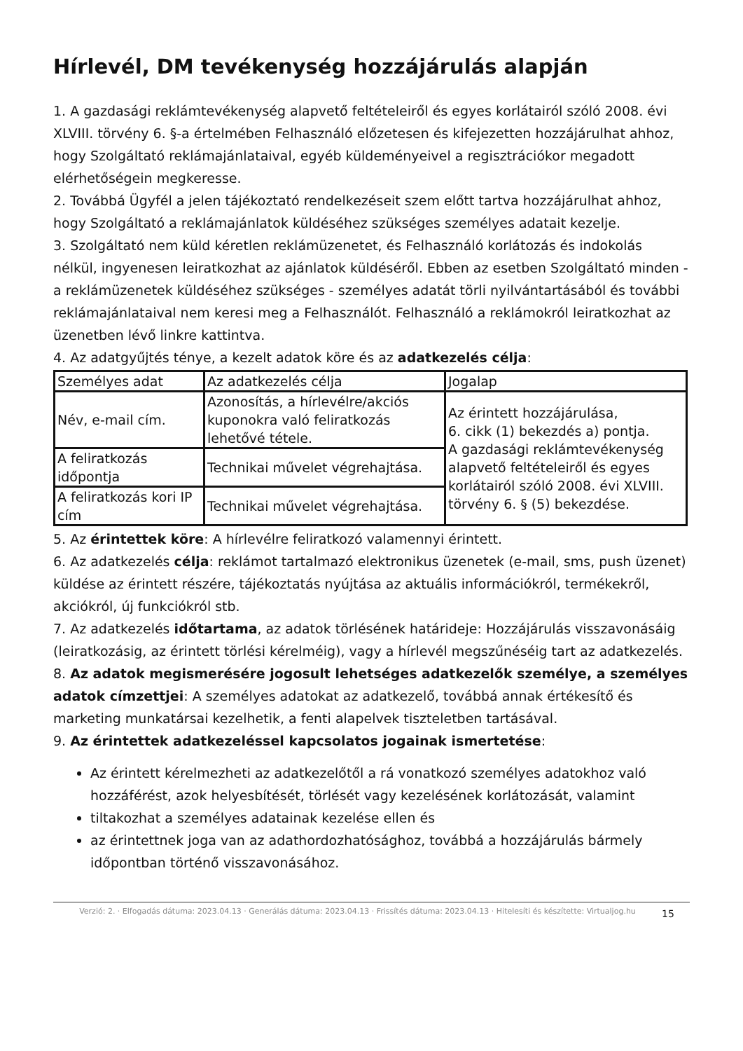Hírlevél, DM tevékenység hozzájárulás alapján
1. A gazdasági reklámtevékenység alapvető feltételeiről és egyes korlátairól szóló 2008. évi XLVIII. törvény 6. §-a értelmében Felhasználó előzetesen és kifejezetten hozzájárulhat ahhoz, hogy Szolgáltató reklámajánlataival, egyéb küldeményeivel a regisztrációkor megadott elérhetőségein megkeresse.
2. Továbbá Ügyfél a jelen tájékoztató rendelkezéseit szem előtt tartva hozzájárulhat ahhoz, hogy Szolgáltató a reklámajánlatok küldéséhez szükséges személyes adatait kezelje.
3. Szolgáltató nem küld kéretlen reklámüzenetet, és Felhasználó korlátozás és indokolás nélkül, ingyenesen leiratkozhat az ajánlatok küldéséről. Ebben az esetben Szolgáltató minden - a reklámüzenetek küldéséhez szükséges - személyes adatát törli nyilvántartásából és további reklámajánlataival nem keresi meg a Felhasználót. Felhasználó a reklámokról leiratkozhat az üzenetben lévő linkre kattintva.
4. Az adatgyűjtés ténye, a kezelt adatok köre és az adatkezelés célja:
| Személyes adat | Az adatkezelés célja | Jogalap |
| Név, e-mail cím. | Azonosítás, a hírlevélre/akciós kuponokra való feliratkozás lehetővé tétele. | Az érintett hozzájárulása, 6. cikk (1) bekezdés a) pontja. A gazdasági reklámtevékenység alapvető feltételeiről és egyes korlátairól szóló 2008. évi XLVIII. törvény 6. § (5) bekezdése. |
| A feliratkozás időpontja | Technikai művelet végrehajtása. | |
| A feliratkozás kori IP cím | Technikai művelet végrehajtása. | |
5. Az érintettek köre: A hírlevélre feliratkozó valamennyi érintett.
6. Az adatkezelés célja: reklámot tartalmazó elektronikus üzenetek (e-mail, sms, push üzenet) küldése az érintett részére, tájékoztatás nyújtása az aktuális információkról, termékekről, akciókról, új funkciókról stb.
7. Az adatkezelés időtartama, az adatok törlésének határideje: Hozzájárulás visszavonásáig (leiratkozásig, az érintett törlési kérelméig), vagy a hírlevél megszűnéséig tart az adatkezelés.
8. Az adatok megismerésére jogosult lehetséges adatkezelők személye, a személyes adatok címzettjei: A személyes adatokat az adatkezelő, továbbá annak értékesítő és marketing munkatársai kezelhetik, a fenti alapelvek tiszteletben tartásával.
9. Az érintettek adatkezeléssel kapcsolatos jogainak ismertetése:
Az érintett kérelmezheti az adatkezelőtől a rá vonatkozó személyes adatokhoz való hozzáférést, azok helyesbítését, törlését vagy kezelésének korlátozását, valamint
tiltakozhat a személyes adatainak kezelése ellen és
az érintettnek joga van az adathordozhatósághoz, továbbá a hozzájárulás bármely időpontban történő visszavonásához.
Verzió: 2. · Elfogadás dátuma: 2023.04.13 · Generálás dátuma: 2023.04.13 · Frissítés dátuma: 2023.04.13 · Hitelesíti és készítette: Virtualjog.hu
15